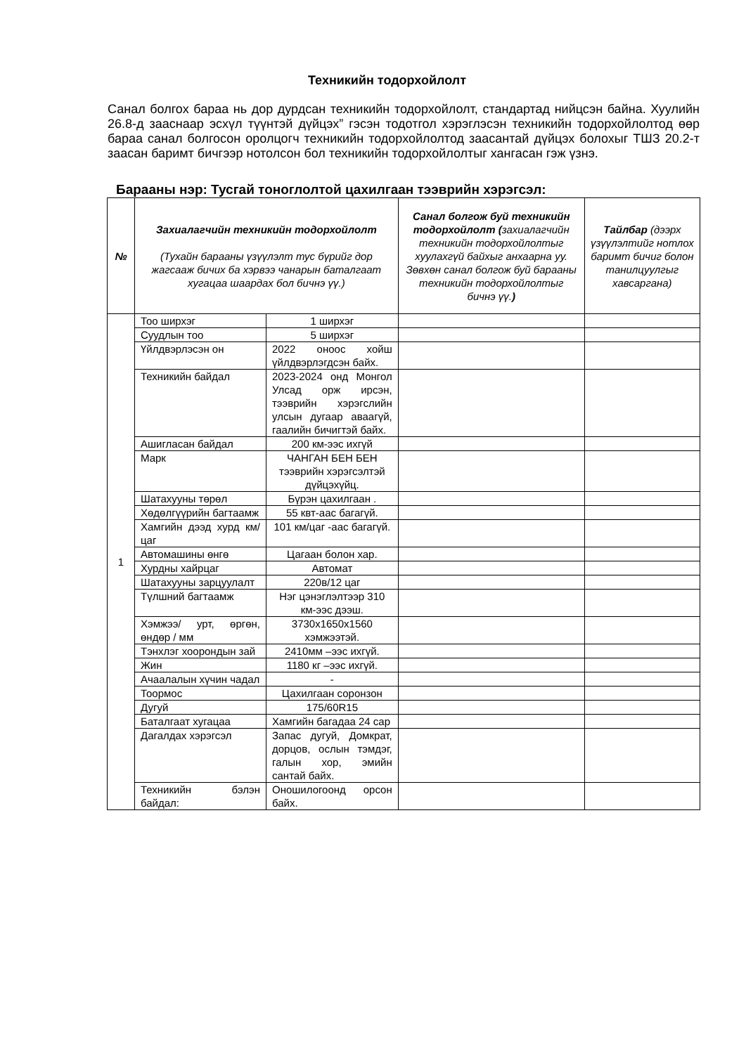Техникийн тодорхойлолт
Санал болгох бараа нь дор дурдсан техникийн тодорхойлолт, стандартад нийцсэн байна. Хуулийн 26.8-д зааснаар эсхүл түүнтэй дүйцэх” гэсэн тодотгол хэрэглэсэн техникийн тодорхойлолтод өөр бараа санал болгосон оролцогч техникийн тодорхойлолтод заасантай дүйцэх болохыг ТШЗ 20.2-т заасан баримт бичгээр нотолсон бол техникийн тодорхойлолтыг хангасан гэж үзнэ.
Барааны нэр: Тусгай тоноглолтой цахилгаан тээврийн хэрэгсэл:
| № | Захиалагчийн техникийн тодорхойлолт (Тухайн барааны үзүүлэлт тус бүрийг дор жагсааж бичих ба хэрвээ чанарын баталгаат хугацаа шаардах бол бичнэ үү.) | | Санал болгож буй техникийн тодорхойлолт ( захиалагчийн техникийн тодорхойлолтыг хуулахгүй байхыг анхаарна уу. Зөвхөн санал болгож буй барааны техникийн тодорхойлолтыг бичнэ үү. ) | Тайлбар (дээрх үзүүлэлтийг нотлох баримт бичиг болон танилцуулгыг хавсаргана) |
| --- | --- | --- | --- | --- |
| 1 | Тоо ширхэг | 1 ширхэг | | |
| | Суудлын тоо | 5 ширхэг | | |
| | Үйлдвэрлэсэн он | 2022 оноос хойш үйлдвэрлэгдсэн байх. | | |
| | Техникийн байдал | 2023-2024 онд Монгол Улсад орж ирсэн, тээврийн хэрэгслийн улсын дугаар аваагүй, гаалийн бичигтэй байх. | | |
| | Ашигласан байдал | 200 км-ээс ихгүй | | |
| | Марк | ЧАНГАН БЕН БЕН тээврийн хэрэгсэлтэй дүйцэхүйц. | | |
| | Шатахууны төрөл | Бүрэн цахилгаан . | | |
| | Хөдөлгүүрийн багтаамж | 55 квт-аас багагүй. | | |
| | Хамгийн дээд хурд км/цаг | 101 км/цаг -аас багагүй. | | |
| | Автомашины өнгө | Цагаан болон хар. | | |
| | Хурдны хайрцаг | Автомат | | |
| | Шатахууны зарцуулалт | 220в/12 цаг | | |
| | Түлшний багтаамж | Нэг цэнэглэлтээр 310 км-ээс дээш. | | |
| | Хэмжээ/ урт, өргөн, өндөр / мм | 3730x1650x1560 хэмжээтэй. | | |
| | Тэнхлэг хоорондын зай | 2410мм –ээс ихгүй. | | |
| | Жин | 1180 кг –ээс ихгүй. | | |
| | Ачаалалын хүчин чадал | - | | |
| | Тоормос | Цахилгаан соронзон | | |
| | Дугуй | 175/60R15 | | |
| | Баталгаат хугацаа | Хамгийн багадаа 24 сар | | |
| | Дагалдах хэрэгсэл | Запас дугуй, Домкрат, дорцов, ослын тэмдэг, галын хор, эмийн сантай байх. | | |
| | Техникийн бэлэн байдал: | Оношилогоонд орсон байх. | | |